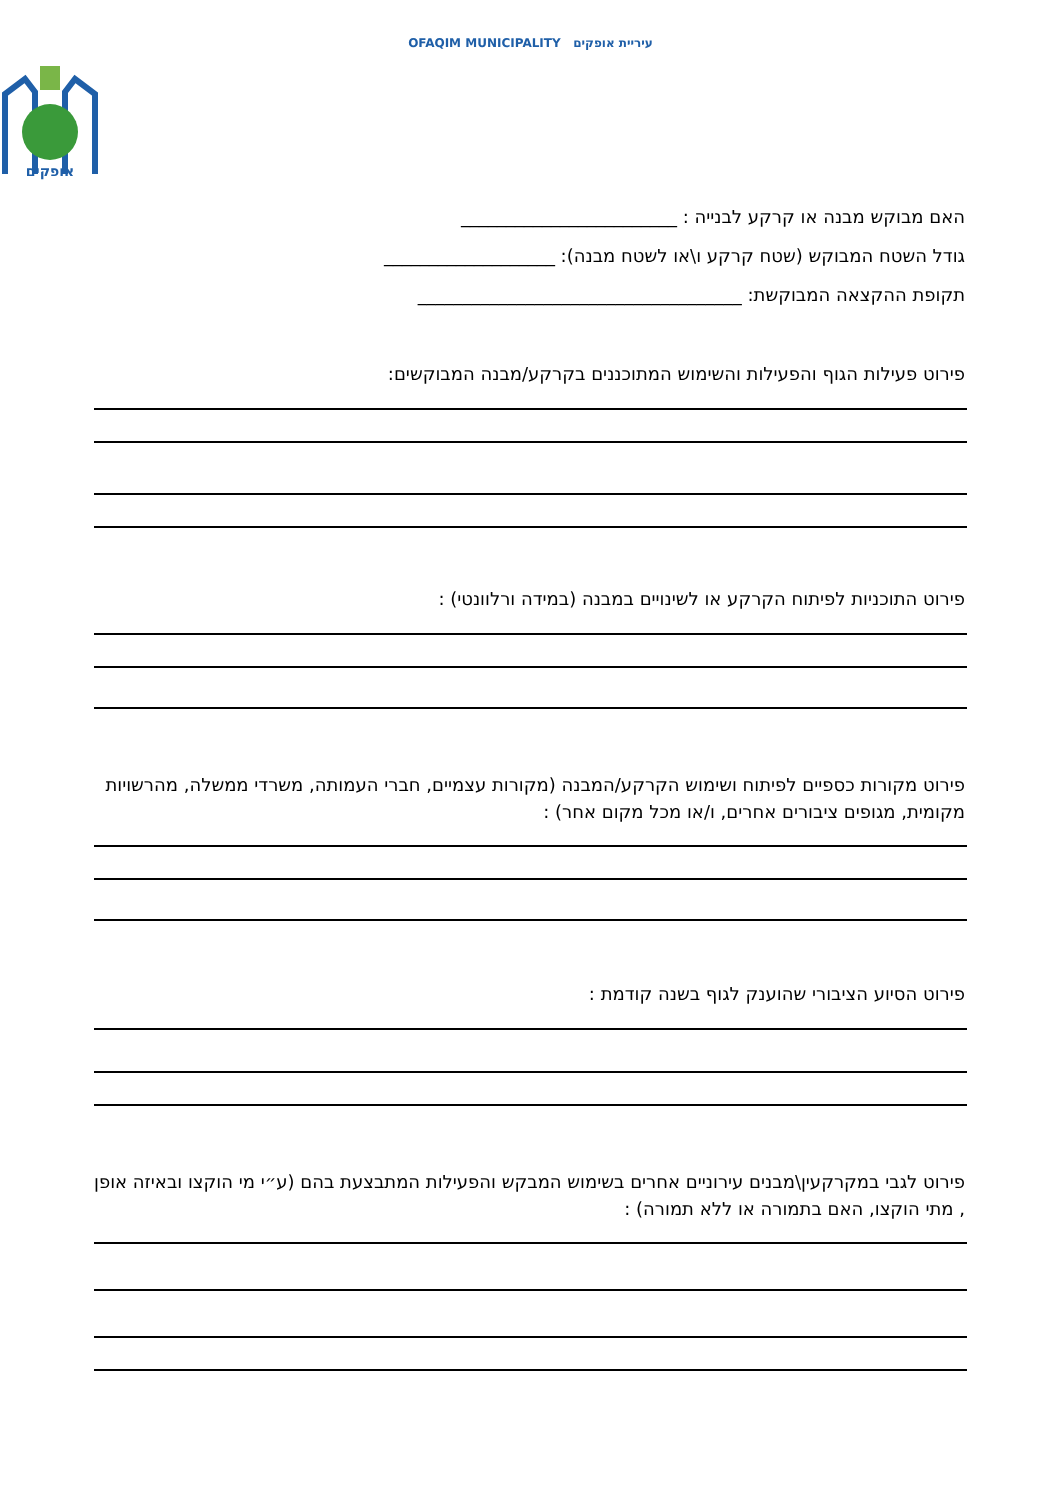OFAQIM MUNICIPALITY עיריית אופקים
אופקים
האם מבוקש מבנה או קרקע לבנייה : ________________________
גודל השטח המבוקש (שטח קרקע ו\או לשטח מבנה): ___________________
תקופת ההקצאה המבוקשת: ____________________________________
פירוט פעילות הגוף והפעילות והשימוש המתוכננים בקרקע/מבנה המבוקשים:
פירוט התוכניות לפיתוח הקרקע או לשינויים במבנה (במידה ורלוונטי) :
פירוט מקורות כספיים לפיתוח ושימוש הקרקע/המבנה (מקורות עצמיים, חברי העמותה, משרדי ממשלה, מהרשויות מקומית, מגופים ציבורים אחרים, ו/או מכל מקום אחר) :
פירוט הסיוע הציבורי שהוענק לגוף בשנה קודמת :
פירוט לגבי במקרקעין\מבנים עירוניים אחרים בשימוש המבקש והפעילות המתבצעת בהם (ע״י מי הוקצו ובאיזה אופן , מתי הוקצו, האם בתמורה או ללא תמורה) :